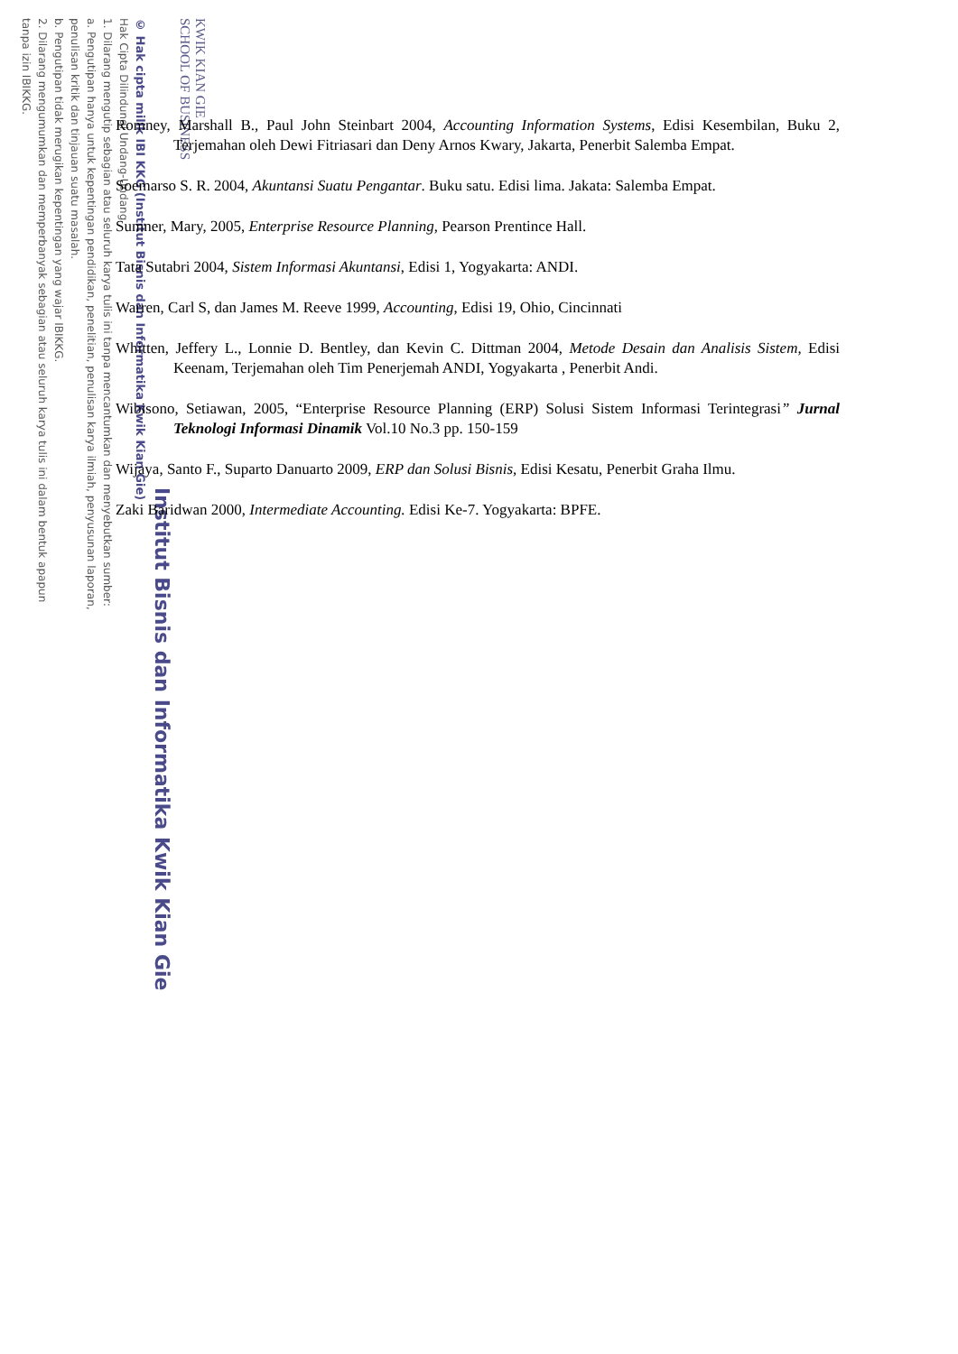KWIK KIAN GIE
SCHOOL OF BUSINESS
Institut Bisnis dan Informatika Kwik Kian Gie
© Hak cipta milik IBI KKG (Institut Bisnis dan Informatika Kwik Kian Gie)
Hak Cipta Dilindungi Undang-Undang
1. Dilarang mengutip sebagian atau seluruh karya tulis ini tanpa mencantumkan dan menyebutkan sumber:
a. Pengutipan hanya untuk kepentingan pendidikan, penelitian, penulisan karya ilmiah, penyusunan laporan,
penulisan kritik dan tinjauan suatu masalah.
b. Pengutipan tidak merugikan kepentingan yang wajar IBIKKG.
2. Dilarang mengumumkan dan memperbanyak sebagian atau seluruh karya tulis ini dalam bentuk apapun
tanpa izin IBIKKG.
Romney, Marshall B., Paul John Steinbart 2004, Accounting Information Systems, Edisi Kesembilan, Buku 2, Terjemahan oleh Dewi Fitriasari dan Deny Arnos Kwary, Jakarta, Penerbit Salemba Empat.
Soemarso S. R. 2004, Akuntansi Suatu Pengantar. Buku satu. Edisi lima. Jakata: Salemba Empat.
Sumner, Mary, 2005, Enterprise Resource Planning, Pearson Prentince Hall.
Tata Sutabri 2004, Sistem Informasi Akuntansi, Edisi 1, Yogyakarta: ANDI.
Warren, Carl S, dan James M. Reeve 1999, Accounting, Edisi 19, Ohio, Cincinnati
Whitten, Jeffery L., Lonnie D. Bentley, dan Kevin C. Dittman 2004, Metode Desain dan Analisis Sistem, Edisi Keenam, Terjemahan oleh Tim Penerjemah ANDI, Yogyakarta , Penerbit Andi.
Wibisono, Setiawan, 2005, “Enterprise Resource Planning (ERP) Solusi Sistem Informasi Terintegrasi” Jurnal Teknologi Informasi Dinamik Vol.10 No.3 pp. 150-159
Wijaya, Santo F., Suparto Danuarto 2009, ERP dan Solusi Bisnis, Edisi Kesatu, Penerbit Graha Ilmu.
Zaki Baridwan 2000, Intermediate Accounting. Edisi Ke-7. Yogyakarta: BPFE.